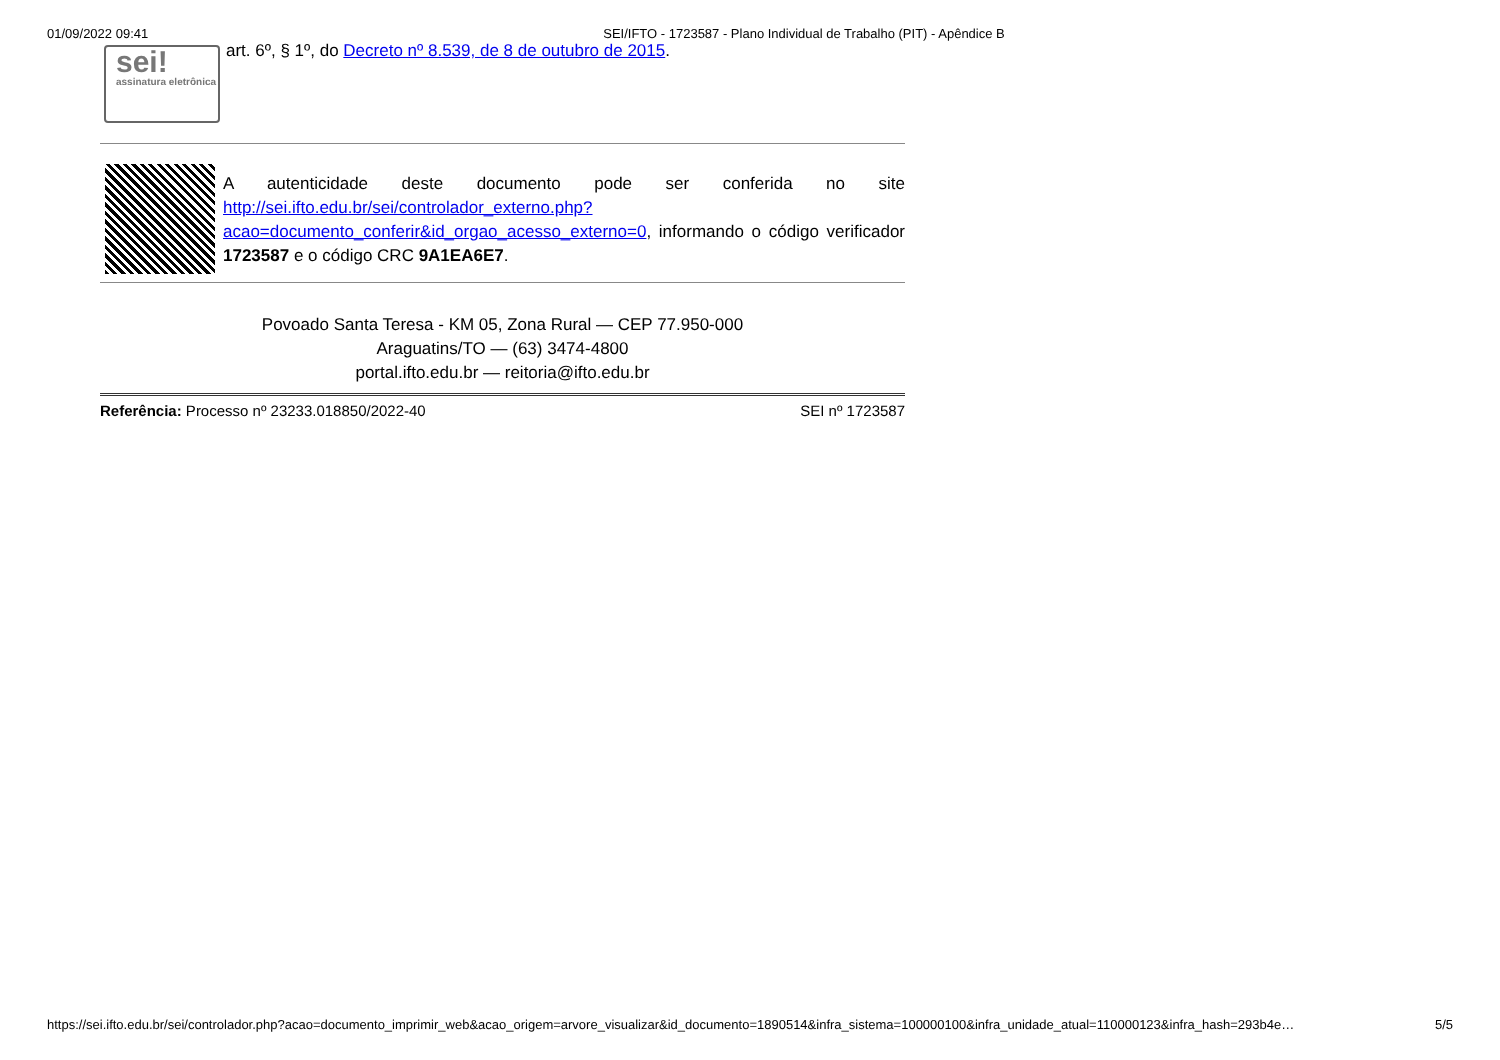01/09/2022 09:41 SEI/IFTO - 1723587 - Plano Individual de Trabalho (PIT) - Apêndice B
sei!
assinatura eletrônica
art. 6º, § 1º, do Decreto nº 8.539, de 8 de outubro de 2015.
A autenticidade deste documento pode ser conferida no site http://sei.ifto.edu.br/sei/controlador_externo.php?acao=documento_conferir&id_orgao_acesso_externo=0, informando o código verificador 1723587 e o código CRC 9A1EA6E7.
Povoado Santa Teresa - KM 05, Zona Rural — CEP 77.950-000
Araguatins/TO — (63) 3474-4800
portal.ifto.edu.br — reitoria@ifto.edu.br
Referência: Processo nº 23233.018850/2022-40 SEI nº 1723587
https://sei.ifto.edu.br/sei/controlador.php?acao=documento_imprimir_web&acao_origem=arvore_visualizar&id_documento=1890514&infra_sistema=100000100&infra_unidade_atual=110000123&infra_hash=293b4e… 5/5